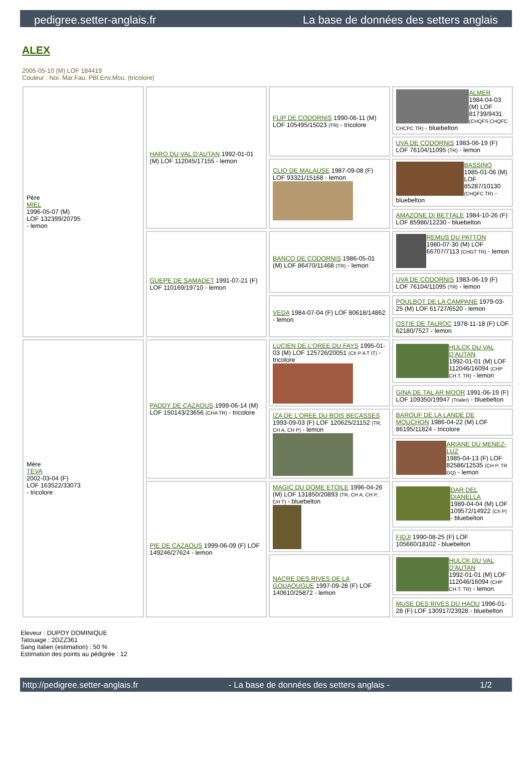pedigree.setter-anglais.fr La base de données des setters anglais
ALEX
2005-05-10 (M) LOF 184419
Couleur : Noi. Mar.Fau. PBl.Env.Mou. (tricolore)
| Père MIEL 1996-05-07 (M) LOF 132399/20795 - lemon | HARO DU VAL D'AUTAN 1992-01-01 (M) LOF 112045/17155 - lemon | FLIP DE CODORNIS 1990-06-11 (M) LOF 105495/15023 (TR) - tricolore | ALMER 1984-04-03 (M) LOF 81739/9431 (CHQFS CHQFC CHCPC TR) - bluebelton |
| | | | UVA DE CODORNIS 1983-06-19 (F) LOF 76104/11095 (TR) - lemon |
| | | CLIO DE MALAUSE 1987-09-08 (F) LOF 93321/15168 - lemon | BASSINO 1985-01-06 (M) LOF 85287/10130 (CHQFC TR) - bluebelton |
| | | | AMAZONE DI BETTALE 1984-10-26 (F) LOF 85986/12230 - bluebelton |
| | GUEPE DE SAMADET 1991-07-21 (F) LOF 110169/19710 - lemon | BANCO DE CODORNIS 1986-05-01 (M) LOF 86470/11468 (TR) - lemon | REMUS DU PATTON 1980-07-30 (M) LOF 66707/7113 (CHGT TR) - lemon |
| | | | UVA DE CODORNIS 1983-06-19 (F) LOF 76104/11095 (TR) - lemon |
| | | VEDA 1984-07-04 (F) LOF 80618/14862 - lemon | POULBOT DE LA CAMPANE 1979-03-25 (M) LOF 61727/6520 - lemon |
| | | | OSTIE DE TALROC 1978-11-18 (F) LOF 62180/7527 - lemon |
| Mère TEVA 2002-03-04 (F) LOF 163522/33073 - tricolore | PADDY DE CAZAOUS 1999-06-14 (M) LOF 150143/23656 (CHA TR) - tricolore | LUCIEN DE L'OREE DU FAYS 1995-01-03 (M) LOF 125726/20051 (Ch P A T IT) - tricolore | HULCK DU VAL D'AUTAN 1992-01-01 (M) LOF 112046/16094 (CHP CH.T. TR) - lemon |
| | | | GINA DE TAL AR MOOR 1991-06-19 (F) LOF 109350/19947 (Trialer) - bluebelton |
| | | IZA DE L'OREE DU BOIS BECASSES 1993-09-03 (F) LOF 120625/21152 (TR, CH A, CH P) - lemon | BAROUF DE LA LANDE DE MOUCHON 1986-04-22 (M) LOF 86195/11824 - tricolore |
| | | | ARIANE DU MENEZ-LUZ 1985-04-13 (F) LOF 82586/12535 (CH P, TR GQ) - lemon |
| | PIE DE CAZAOUS 1999-06-09 (F) LOF 149246/27624 - lemon | MAGIC DU DOME ETOILE 1996-04-26 (M) LOF 131850/20893 (TR, CH A, CH P, CH T) - bluebelton | DAR DEL DIANELLA 1989-04-04 (M) LOF 109572/14922 (Ch P) - bluebelton |
| | | | FIDJI 1990-08-25 (F) LOF 105660/18102 - bluebelton |
| | | NACRE DES RIVES DE LA GOUAOUGUE 1997-09-28 (F) LOF 140610/25872 - lemon | HULCK DU VAL D'AUTAN 1992-01-01 (M) LOF 112046/16094 (CHP CH.T. TR) - lemon |
| | | | MUSE DES RIVES DU HAOU 1996-01-28 (F) LOF 130917/23928 - bluebelton |
Eleveur : DUPOY DOMINIQUE
Tatouage : 2DZZ361
Sang italien (estimation) : 50 %
Estimation des points au pédigrée : 12
http://pedigree.setter-anglais.fr - La base de données des setters anglais - 1/2